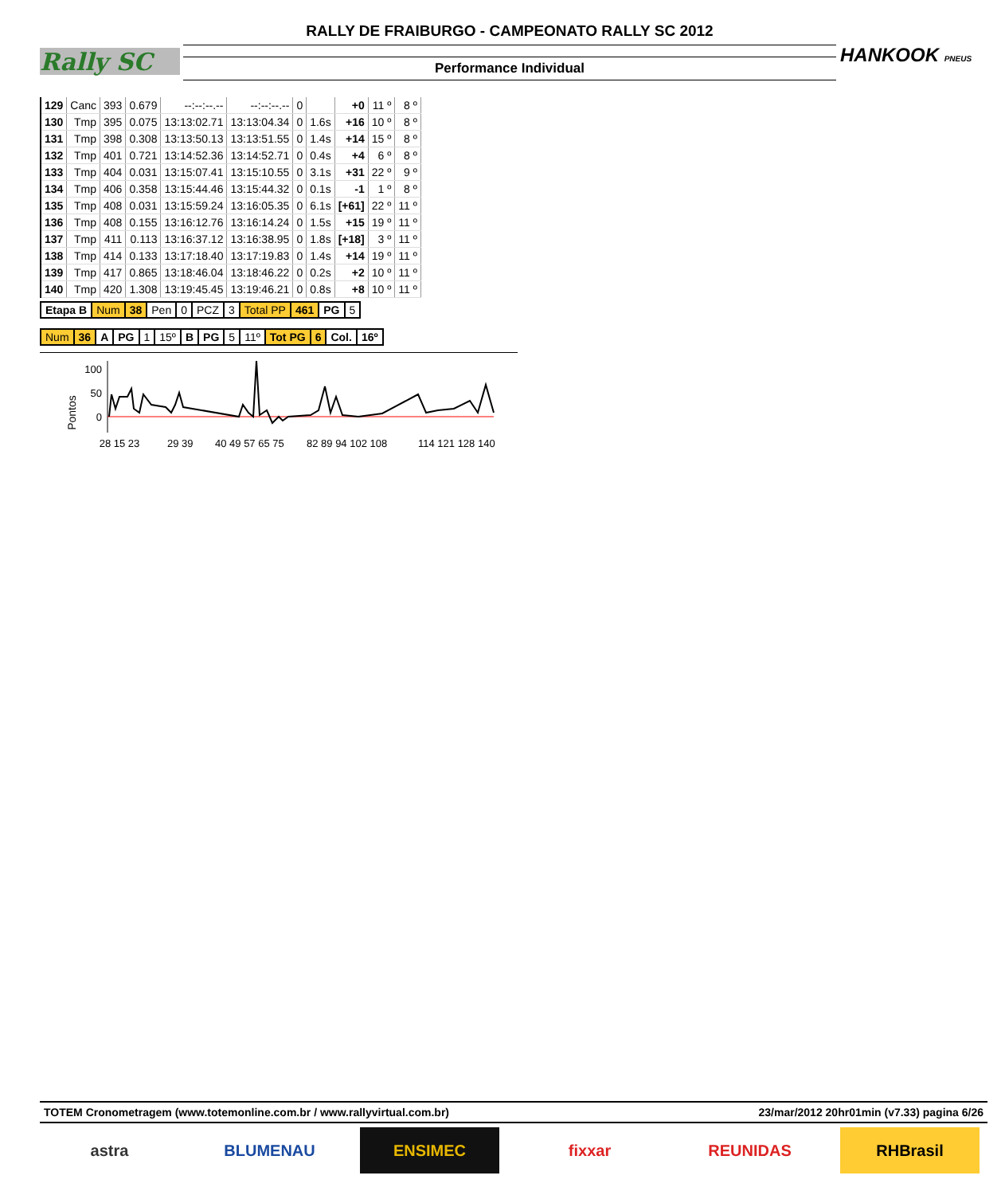Rally SC
RALLY DE FRAIBURGO - CAMPEONATO RALLY SC 2012
Performance Individual
HANKOOK PNEUS
| 129 | Canc | 393 | 0.679 | --:--:--.-- | --:--:--.-- | 0 | | +0 | 11 º | 8 º |
| 130 | Tmp | 395 | 0.075 | 13:13:02.71 | 13:13:04.34 | 0 | 1.6s | +16 | 10 º | 8 º |
| 131 | Tmp | 398 | 0.308 | 13:13:50.13 | 13:13:51.55 | 0 | 1.4s | +14 | 15 º | 8 º |
| 132 | Tmp | 401 | 0.721 | 13:14:52.36 | 13:14:52.71 | 0 | 0.4s | +4 | 6 º | 8 º |
| 133 | Tmp | 404 | 0.031 | 13:15:07.41 | 13:15:10.55 | 0 | 3.1s | +31 | 22 º | 9 º |
| 134 | Tmp | 406 | 0.358 | 13:15:44.46 | 13:15:44.32 | 0 | 0.1s | -1 | 1 º | 8 º |
| 135 | Tmp | 408 | 0.031 | 13:15:59.24 | 13:16:05.35 | 0 | 6.1s | [+61] | 22 º | 11 º |
| 136 | Tmp | 408 | 0.155 | 13:16:12.76 | 13:16:14.24 | 0 | 1.5s | +15 | 19 º | 11 º |
| 137 | Tmp | 411 | 0.113 | 13:16:37.12 | 13:16:38.95 | 0 | 1.8s | [+18] | 3 º | 11 º |
| 138 | Tmp | 414 | 0.133 | 13:17:18.40 | 13:17:19.83 | 0 | 1.4s | +14 | 19 º | 11 º |
| 139 | Tmp | 417 | 0.865 | 13:18:46.04 | 13:18:46.22 | 0 | 0.2s | +2 | 10 º | 11 º |
| 140 | Tmp | 420 | 1.308 | 13:19:45.45 | 13:19:46.21 | 0 | 0.8s | +8 | 10 º | 11 º |
| Etapa B | Num | 38 | Pen | 0 | PCZ | 3 | Total PP | 461 | PG | 5 |
| Num | 36 | A | PG | 1 | 15º | B | PG | 5 | 11º | Tot PG | 6 | Col. | 16º |
Pontos
100
50
0
28 15 23
29 39
40 49 57 65 75
82 89 94 102 108
114 121 128 140
TOTEM Cronometragem (www.totemonline.com.br / www.rallyvirtual.com.br) 23/mar/2012 20hr01min (v7.33) pagina 6/26
astra BLUMENAU ENSIMEC fixxar REUNIDAS RHBrasil